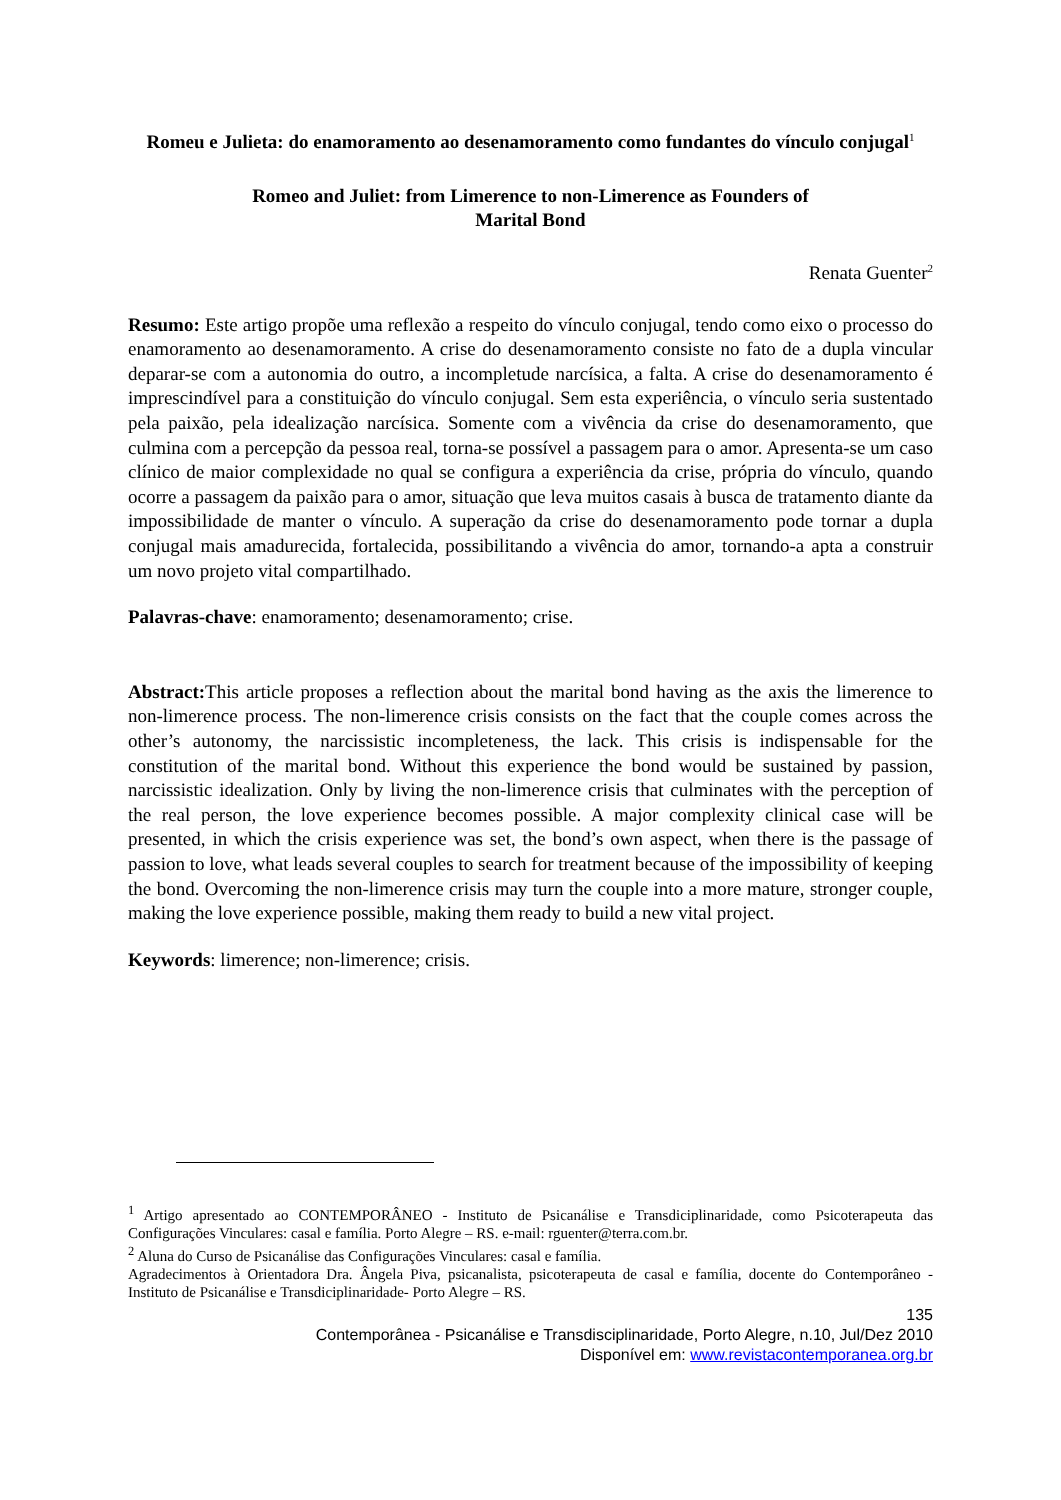Romeu e Julieta: do enamoramento ao desenamoramento como fundantes do vínculo conjugal<sup>1</sup>
Romeo and Juliet: from Limerence to non-Limerence as Founders of
Marital Bond
Renata Guenter<sup>2</sup>
Resumo: Este artigo propõe uma reflexão a respeito do vínculo conjugal, tendo como eixo o processo do enamoramento ao desenamoramento. A crise do desenamoramento consiste no fato de a dupla vincular deparar-se com a autonomia do outro, a incompletude narcísica, a falta. A crise do desenamoramento é imprescindível para a constituição do vínculo conjugal. Sem esta experiência, o vínculo seria sustentado pela paixão, pela idealização narcísica. Somente com a vivência da crise do desenamoramento, que culmina com a percepção da pessoa real, torna-se possível a passagem para o amor. Apresenta-se um caso clínico de maior complexidade no qual se configura a experiência da crise, própria do vínculo, quando ocorre a passagem da paixão para o amor, situação que leva muitos casais à busca de tratamento diante da impossibilidade de manter o vínculo. A superação da crise do desenamoramento pode tornar a dupla conjugal mais amadurecida, fortalecida, possibilitando a vivência do amor, tornando-a apta a construir um novo projeto vital compartilhado.
Palavras-chave: enamoramento; desenamoramento; crise.
Abstract: This article proposes a reflection about the marital bond having as the axis the limerence to non-limerence process. The non-limerence crisis consists on the fact that the couple comes across the other’s autonomy, the narcissistic incompleteness, the lack. This crisis is indispensable for the constitution of the marital bond. Without this experience the bond would be sustained by passion, narcissistic idealization. Only by living the non-limerence crisis that culminates with the perception of the real person, the love experience becomes possible. A major complexity clinical case will be presented, in which the crisis experience was set, the bond’s own aspect, when there is the passage of passion to love, what leads several couples to search for treatment because of the impossibility of keeping the bond. Overcoming the non-limerence crisis may turn the couple into a more mature, stronger couple, making the love experience possible, making them ready to build a new vital project.
Keywords: limerence; non-limerence; crisis.
<sup>1</sup> Artigo apresentado ao CONTEMPORÂNEO - Instituto de Psicanálise e Transdiciplinaridade, como Psicoterapeuta das Configurações Vinculares: casal e família. Porto Alegre – RS. e-mail: rguenter@terra.com.br.
<sup>2</sup> Aluna do Curso de Psicanálise das Configurações Vinculares: casal e família.
Agradecimentos à Orientadora Dra. Ângela Piva, psicanalista, psicoterapeuta de casal e família, docente do Contemporâneo - Instituto de Psicanálise e Transdiciplinaridade- Porto Alegre – RS.
135
Contemporânea - Psicanálise e Transdisciplinaridade, Porto Alegre, n.10, Jul/Dez 2010
Disponível em: www.revistacontemporanea.org.br